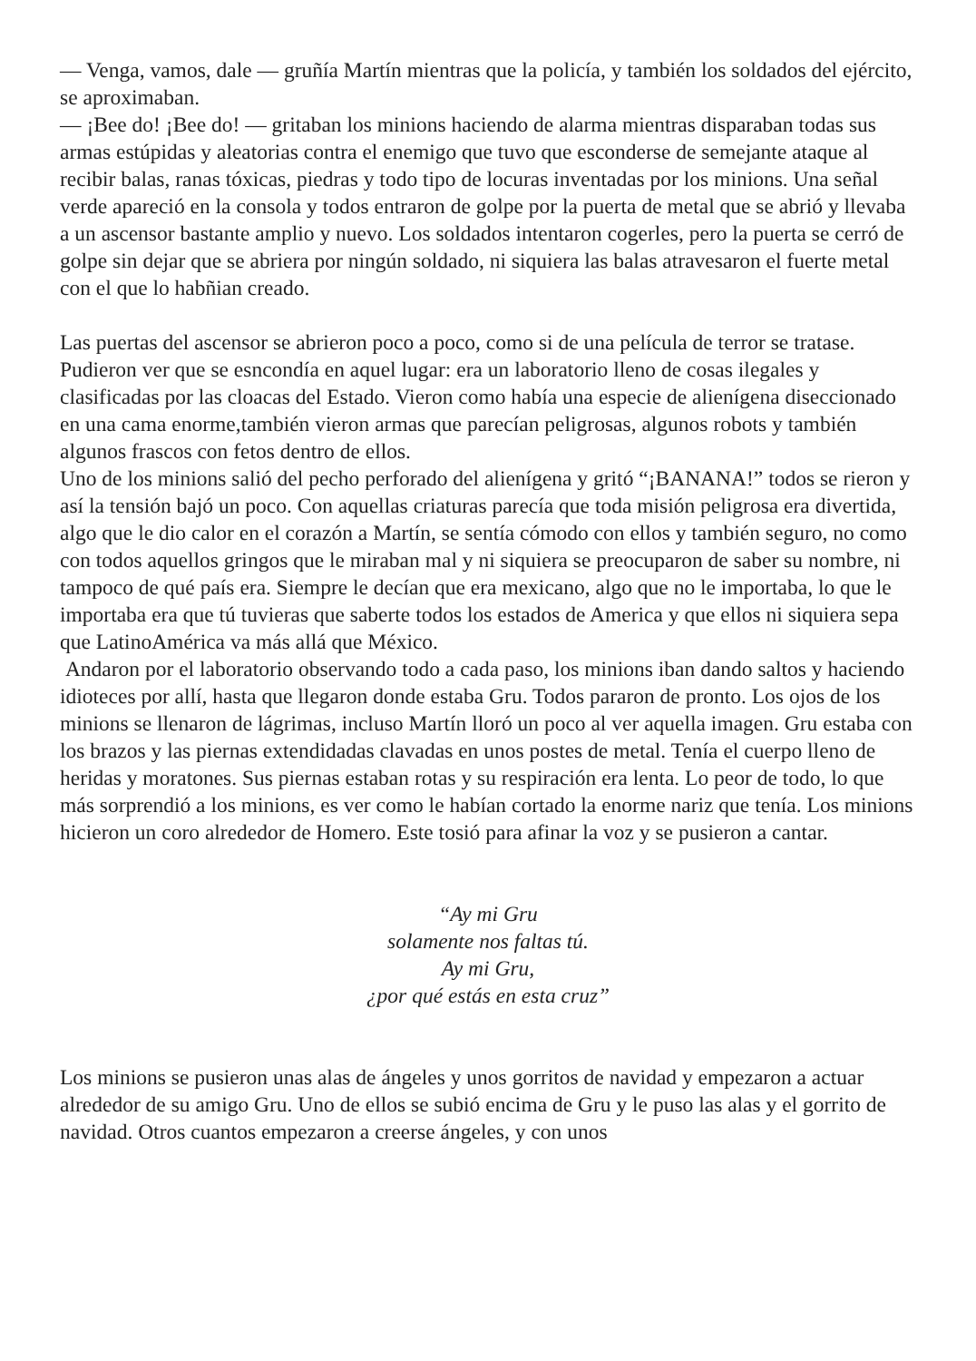— Venga, vamos, dale — gruñía Martín mientras que la policía, y también los soldados del ejército, se aproximaban.
— ¡Bee do! ¡Bee do! — gritaban los minions haciendo de alarma mientras disparaban todas sus armas estúpidas y aleatorias contra el enemigo que tuvo que esconderse de semejante ataque al recibir balas, ranas tóxicas, piedras y todo tipo de locuras inventadas por los minions. Una señal verde apareció en la consola y todos entraron de golpe por la puerta de metal que se abrió y llevaba a un ascensor bastante amplio y nuevo. Los soldados intentaron cogerles, pero la puerta se cerró de golpe sin dejar que se abriera por ningún soldado, ni siquiera las balas atravesaron el fuerte metal con el que lo habñian creado.
Las puertas del ascensor se abrieron poco a poco, como si de una película de terror se tratase. Pudieron ver que se esncondía en aquel lugar: era un laboratorio lleno de cosas ilegales y clasificadas por las cloacas del Estado. Vieron como había una especie de alienígena diseccionado en una cama enorme,también vieron armas que parecían peligrosas, algunos robots y también algunos frascos con fetos dentro de ellos.
Uno de los minions salió del pecho perforado del alienígena y gritó “¡BANANA!” todos se rieron y así la tensión bajó un poco. Con aquellas criaturas parecía que toda misión peligrosa era divertida, algo que le dio calor en el corazón a Martín, se sentía cómodo con ellos y también seguro, no como con todos aquellos gringos que le miraban mal y ni siquiera se preocuparon de saber su nombre, ni tampoco de qué país era. Siempre le decían que era mexicano, algo que no le importaba, lo que le importaba era que tú tuvieras que saberte todos los estados de America y que ellos ni siquiera sepa que LatinoAmérica va más allá que México.
Andaron por el laboratorio observando todo a cada paso, los minions iban dando saltos y haciendo idioteces por allí, hasta que llegaron donde estaba Gru. Todos pararon de pronto. Los ojos de los minions se llenaron de lágrimas, incluso Martín lloró un poco al ver aquella imagen. Gru estaba con los brazos y las piernas extendidadas clavadas en unos postes de metal. Tenía el cuerpo lleno de heridas y moratones. Sus piernas estaban rotas y su respiración era lenta. Lo peor de todo, lo que más sorprendió a los minions, es ver como le habían cortado la enorme nariz que tenía. Los minions hicieron un coro alrededor de Homero. Este tosió para afinar la voz y se pusieron a cantar.
“Ay mi Gru
solamente nos faltas tú.
Ay mi Gru,
¿por qué estás en esta cruz”
Los minions se pusieron unas alas de ángeles y unos gorritos de navidad y empezaron a actuar alrededor de su amigo Gru. Uno de ellos se subió encima de Gru y le puso las alas y el gorrito de navidad. Otros cuantos empezaron a creerse ángeles, y con unos